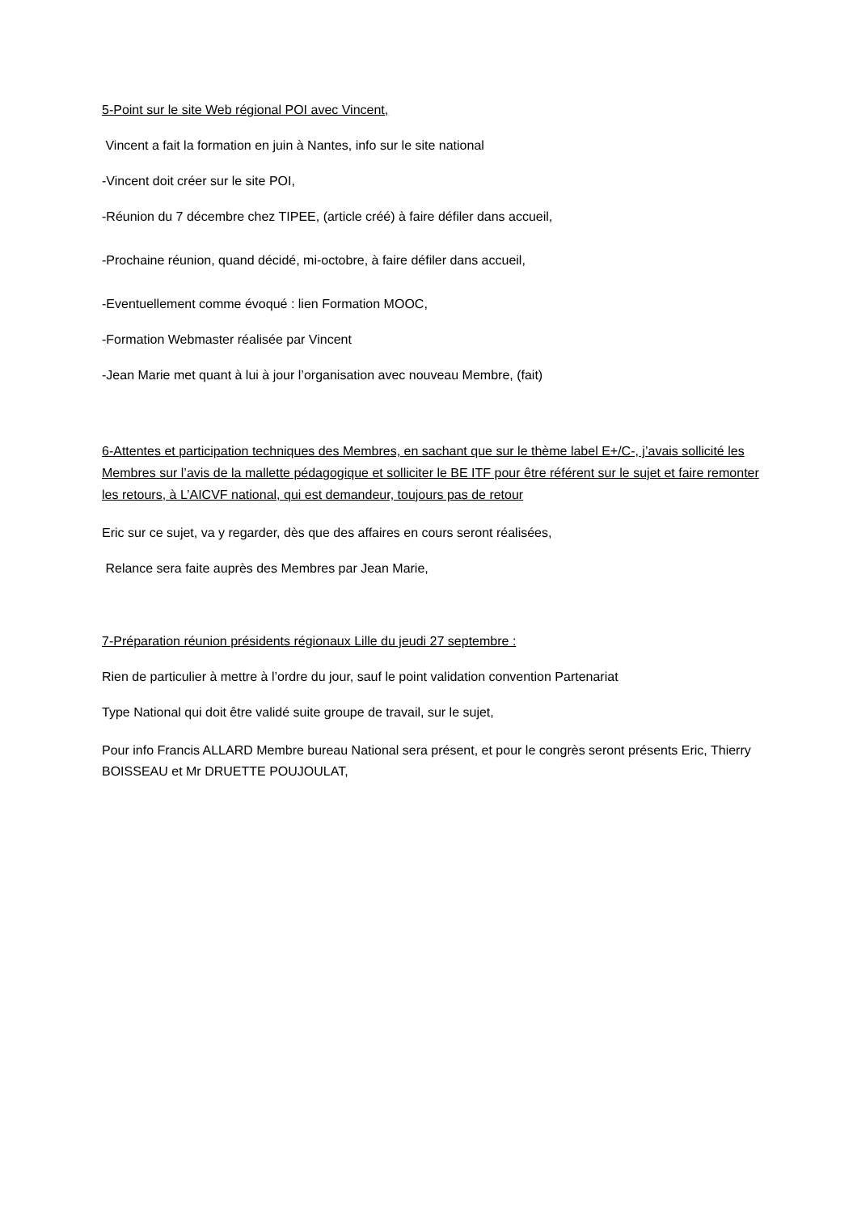5-Point sur le site Web régional POI avec Vincent,
Vincent a fait la formation en juin à Nantes, info sur le site national
-Vincent doit créer sur le site POI,
-Réunion du 7 décembre chez TIPEE, (article créé) à faire défiler dans accueil,
-Prochaine réunion, quand décidé, mi-octobre, à faire défiler dans accueil,
-Eventuellement comme évoqué : lien Formation MOOC,
-Formation Webmaster réalisée par Vincent
-Jean Marie met quant à lui à jour l’organisation avec nouveau Membre, (fait)
6-Attentes et participation techniques des Membres, en sachant que sur le thème label E+/C-, j’avais sollicité les Membres sur l’avis de la mallette pédagogique et solliciter le BE ITF pour être référent sur le sujet et faire remonter les retours, à L’AICVF national, qui est demandeur, toujours pas de retour
Eric sur ce sujet, va y regarder, dès que des affaires en cours seront réalisées,
Relance sera faite auprès des Membres par Jean Marie,
7-Préparation réunion présidents régionaux Lille du jeudi 27 septembre :
Rien de particulier à mettre à l’ordre du jour, sauf le point validation convention Partenariat
Type National qui doit être validé suite groupe de travail, sur le sujet,
Pour info Francis ALLARD Membre bureau National sera présent, et pour le congrès seront présents Eric, Thierry BOISSEAU et Mr DRUETTE POUJOULAT,